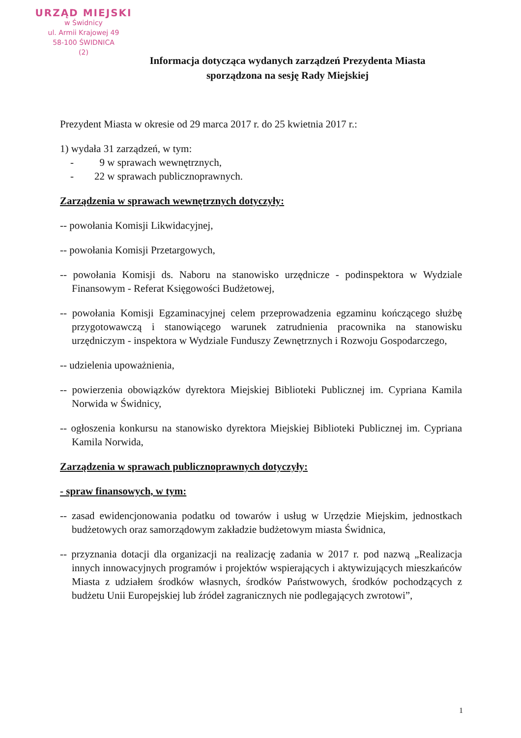URZĄD MIEJSKI
w Świdnicy
ul. Armii Krajowej 49
58-100 ŚWIDNICA
(2)
Informacja dotycząca wydanych zarządzeń Prezydenta Miasta
sporządzona na sesję Rady Miejskiej
Prezydent Miasta w okresie od 29 marca 2017 r. do 25 kwietnia 2017 r.:
1) wydała 31 zarządzeń, w tym:
- 9 w sprawach wewnętrznych,
- 22 w sprawach publicznoprawnych.
Zarządzenia w sprawach wewnętrznych dotyczyły:
-- powołania Komisji Likwidacyjnej,
-- powołania Komisji Przetargowych,
-- powołania Komisji ds. Naboru na stanowisko urzędnicze - podinspektora w Wydziale Finansowym - Referat Księgowości Budżetowej,
-- powołania Komisji Egzaminacyjnej celem przeprowadzenia egzaminu kończącego służbę przygotowawczą i stanowiącego warunek zatrudnienia pracownika na stanowisku urzędniczym - inspektora w Wydziale Funduszy Zewnętrznych i Rozwoju Gospodarczego,
-- udzielenia upoważnienia,
-- powierzenia obowiązków dyrektora Miejskiej Biblioteki Publicznej im. Cypriana Kamila Norwida w Świdnicy,
-- ogłoszenia konkursu na stanowisko dyrektora Miejskiej Biblioteki Publicznej im. Cypriana Kamila Norwida,
Zarządzenia w sprawach publicznoprawnych dotyczyły:
- spraw finansowych, w tym:
-- zasad ewidencjonowania podatku od towarów i usług w Urzędzie Miejskim, jednostkach budżetowych oraz samorządowym zakładzie budżetowym miasta Świdnica,
-- przyznania dotacji dla organizacji na realizację zadania w 2017 r. pod nazwą „Realizacja innych innowacyjnych programów i projektów wspierających i aktywizujących mieszkańców Miasta z udziałem środków własnych, środków Państwowych, środków pochodzących z budżetu Unii Europejskiej lub źródeł zagranicznych nie podlegających zwrotowi”,
1